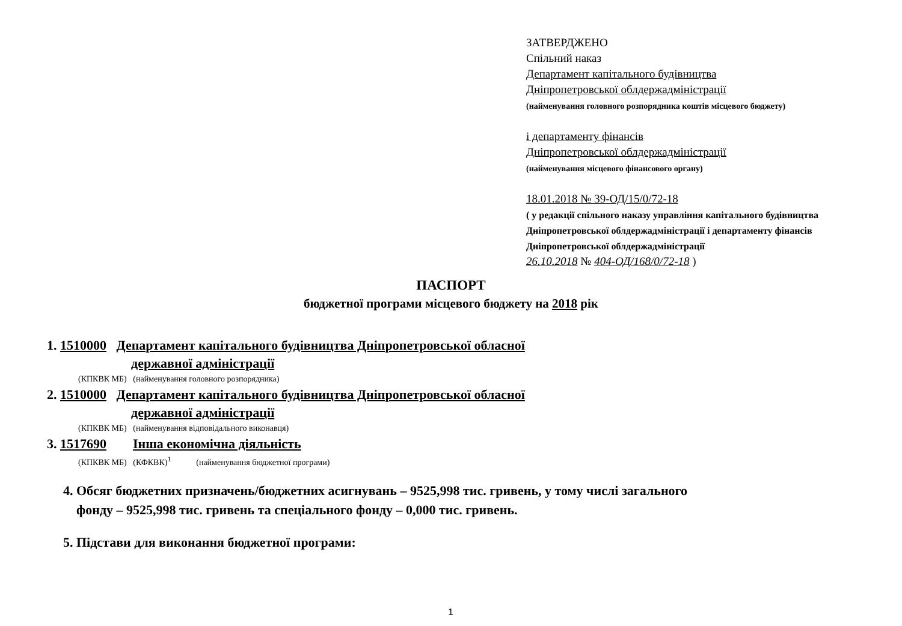ЗАТВЕРДЖЕНО
Спільний наказ
Департамент капітального будівництва
Дніпропетровської облдержадміністрації
(найменування головного розпорядника коштів місцевого бюджету)
і департаменту фінансів
Дніпропетровської облдержадміністрації
(найменування місцевого фінансового органу)
18.01.2018 № 39-ОД/15/0/72-18
( у редакції спільного наказу управління капітального будівництва Дніпропетровської облдержадміністрації і департаменту фінансів Дніпропетровської облдержадміністрації
26.10.2018 № 404-ОД/168/0/72-18 )
ПАСПОРТ
бюджетної програми місцевого бюджету на 2018 рік
1. 1510000 Департамент капітального будівництва Дніпропетровської обласної
державної адміністрації
(КПКВК МБ) (найменування головного розпорядника)
2. 1510000 Департамент капітального будівництва Дніпропетровської обласної
державної адміністрації
(КПКВК МБ) (найменування відповідального виконавця)
3. 1517690 Інша економічна діяльність
(КПКВК МБ) (КФКВК)<sup>1</sup> (найменування бюджетної програми)
4. Обсяг бюджетних призначень/бюджетних асигнувань – 9525,998 тис. гривень, у тому числі загального
фонду – 9525,998 тис. гривень та спеціального фонду – 0,000 тис. гривень.
5. Підстави для виконання бюджетної програми:
1